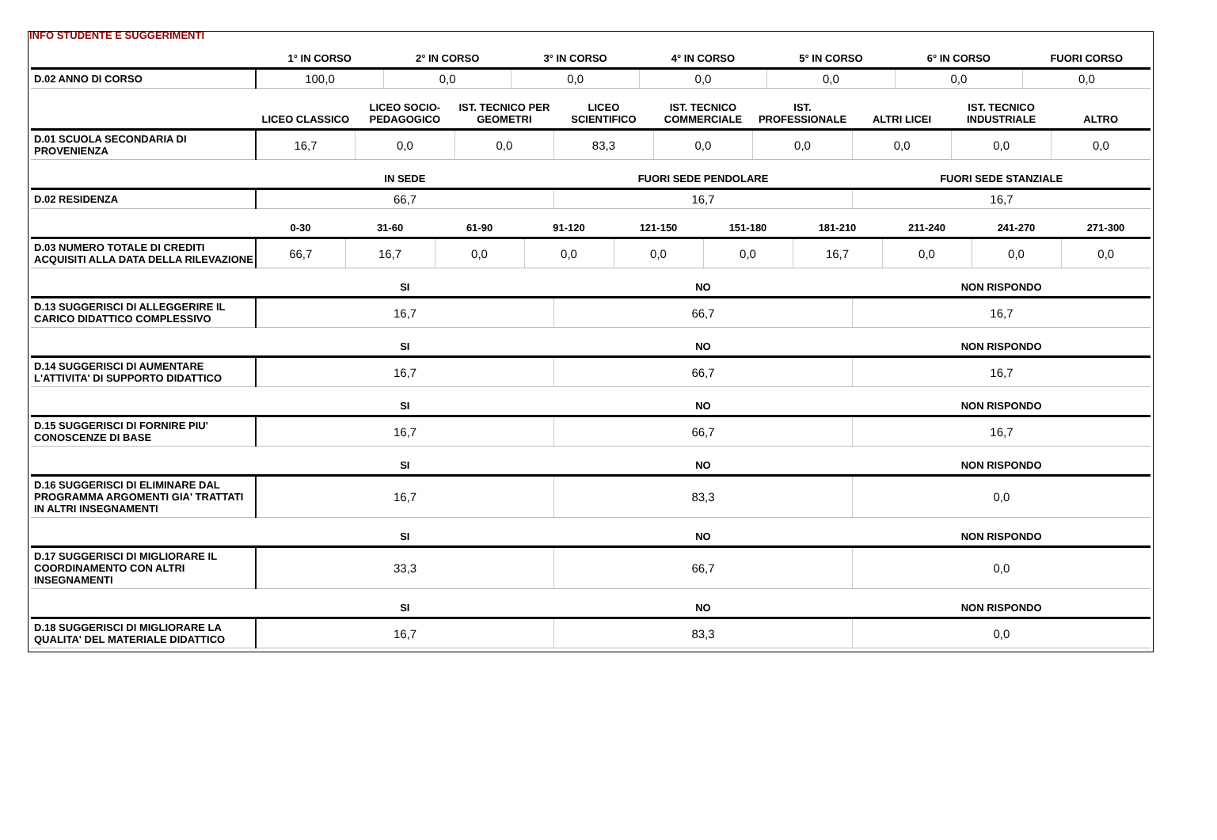INFO STUDENTE E SUGGERIMENTI
| | 1° IN CORSO | 2° IN CORSO | 3° IN CORSO | 4° IN CORSO | 5° IN CORSO | 6° IN CORSO | FUORI CORSO |
| --- | --- | --- | --- | --- | --- | --- | --- |
| D.02 ANNO DI CORSO | 100,0 | 0,0 | 0,0 | 0,0 | 0,0 | 0,0 | 0,0 |
| | LICEO CLASSICO | LICEO SOCIO-PEDAGOGICO | IST. TECNICO PER GEOMETRI | LICEO SCIENTIFICO | IST. TECNICO COMMERCIALE | IST. PROFESSIONALE | ALTRI LICEI | IST. TECNICO INDUSTRIALE | ALTRO |
| --- | --- | --- | --- | --- | --- | --- | --- | --- | --- |
| D.01 SCUOLA SECONDARIA DI PROVENIENZA | 16,7 | 0,0 | 0,0 | 83,3 | 0,0 | 0,0 | 0,0 | 0,0 | 0,0 |
| | IN SEDE | FUORI SEDE PENDOLARE | FUORI SEDE STANZIALE |
| --- | --- | --- | --- |
| D.02 RESIDENZA | 66,7 | 16,7 | 16,7 |
| | 0-30 | 31-60 | 61-90 | 91-120 | 121-150 | 151-180 | 181-210 | 211-240 | 241-270 | 271-300 |
| --- | --- | --- | --- | --- | --- | --- | --- | --- | --- | --- |
| D.03 NUMERO TOTALE DI CREDITI ACQUISITI ALLA DATA DELLA RILEVAZIONE | 66,7 | 16,7 | 0,0 | 0,0 | 0,0 | 0,0 | 16,7 | 0,0 | 0,0 | 0,0 |
| | SI | NO | NON RISPONDO |
| --- | --- | --- | --- |
| D.13 SUGGERISCI DI ALLEGGERIRE IL CARICO DIDATTICO COMPLESSIVO | 16,7 | 66,7 | 16,7 |
| | SI | NO | NON RISPONDO |
| --- | --- | --- | --- |
| D.14 SUGGERISCI DI AUMENTARE L'ATTIVITA' DI SUPPORTO DIDATTICO | 16,7 | 66,7 | 16,7 |
| | SI | NO | NON RISPONDO |
| --- | --- | --- | --- |
| D.15 SUGGERISCI DI FORNIRE PIU' CONOSCENZE DI BASE | 16,7 | 66,7 | 16,7 |
| | SI | NO | NON RISPONDO |
| --- | --- | --- | --- |
| D.16 SUGGERISCI DI ELIMINARE DAL PROGRAMMA ARGOMENTI GIA' TRATTATI IN ALTRI INSEGNAMENTI | 16,7 | 83,3 | 0,0 |
| | SI | NO | NON RISPONDO |
| --- | --- | --- | --- |
| D.17 SUGGERISCI DI MIGLIORARE IL COORDINAMENTO CON ALTRI INSEGNAMENTI | 33,3 | 66,7 | 0,0 |
| | SI | NO | NON RISPONDO |
| --- | --- | --- | --- |
| D.18 SUGGERISCI DI MIGLIORARE LA QUALITA' DEL MATERIALE DIDATTICO | 16,7 | 83,3 | 0,0 |